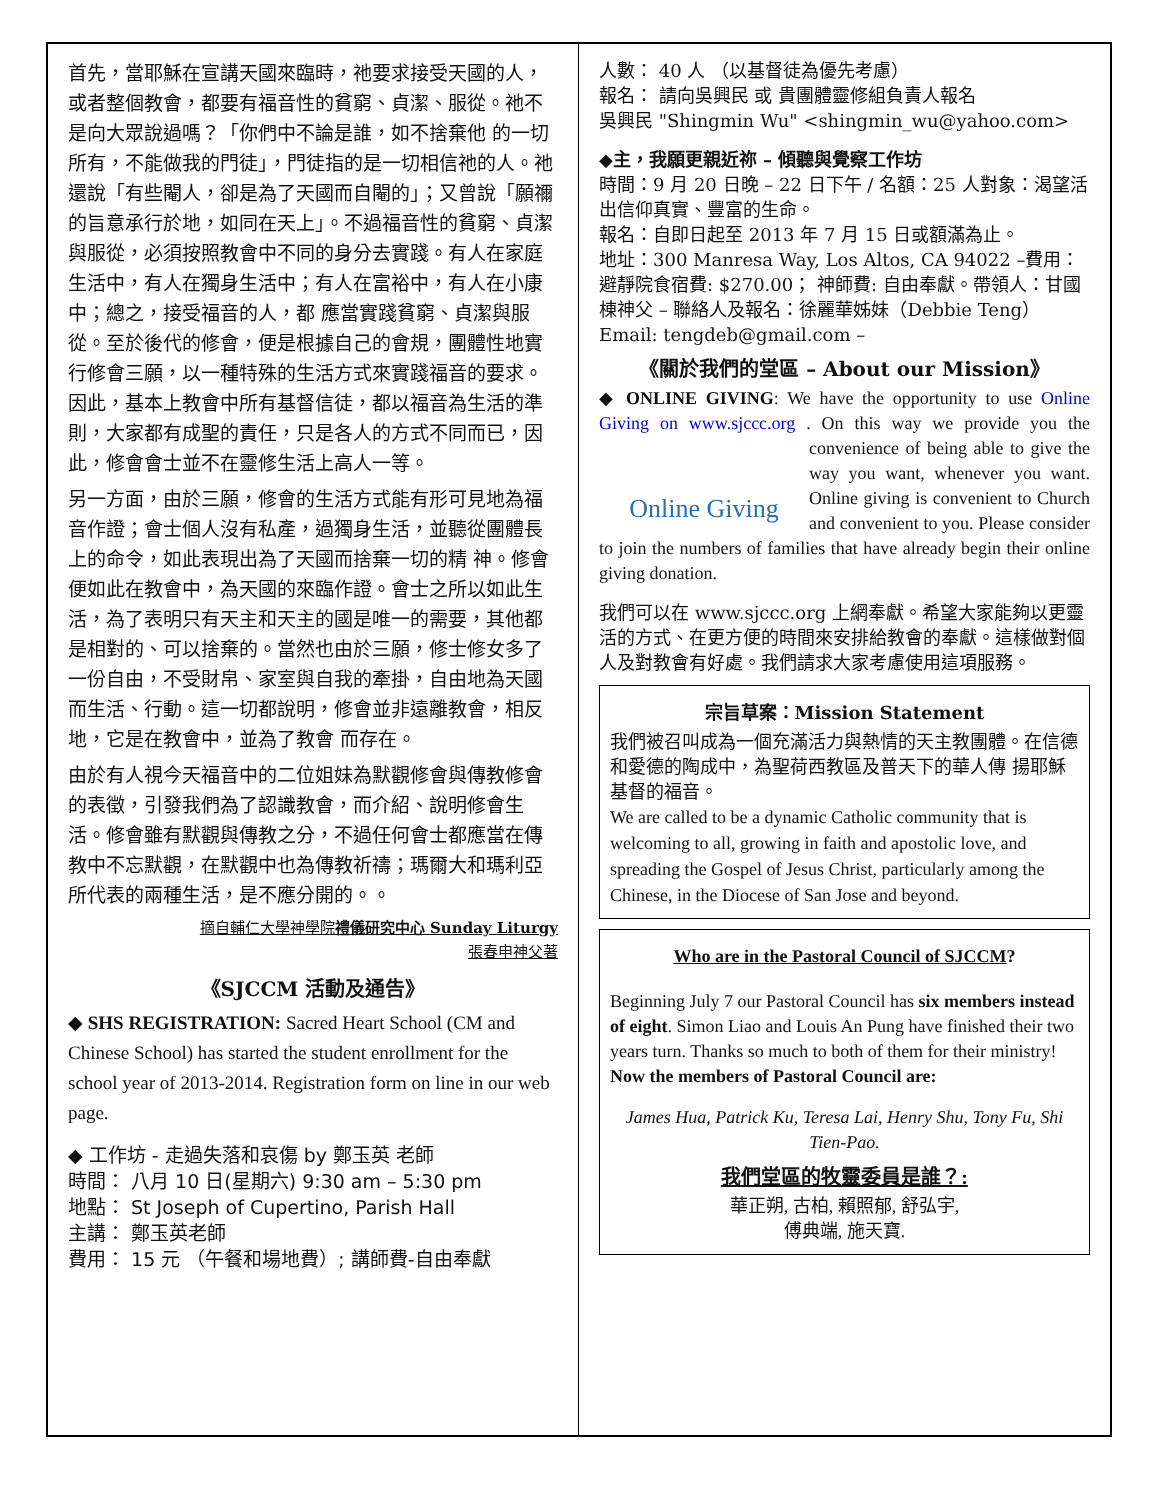首先，當耶穌在宣講天國來臨時，祂要求接受天國的人，或者整個教會，都要有福音性的貧窮、貞潔、服從。祂不是向大眾說過嗎？「你們中不論是誰，如不捨棄他 的一切所有，不能做我的門徒」，門徒指的是一切相信祂的人。祂還說「有些閹人，卻是為了天國而自閹的」；又曾說「願禰的旨意承行於地，如同在天上」。不過福音性的貧窮、貞潔與服從，必須按照教會中不同的身分去實踐。有人在家庭生活中，有人在獨身生活中；有人在富裕中，有人在小康中；總之，接受福音的人，都 應當實踐貧窮、貞潔與服從。至於後代的修會，便是根據自己的會規，團體性地實行修會三願，以一種特殊的生活方式來實踐福音的要求。因此，基本上教會中所有基督信徒，都以福音為生活的準則，大家都有成聖的責任，只是各人的方式不同而已，因此，修會會士並不在靈修生活上高人一等。
另一方面，由於三願，修會的生活方式能有形可見地為福音作證；會士個人沒有私產，過獨身生活，並聽從團體長上的命令，如此表現出為了天國而捨棄一切的精 神。修會便如此在教會中，為天國的來臨作證。會士之所以如此生活，為了表明只有天主和天主的國是唯一的需要，其他都是相對的、可以捨棄的。當然也由於三願，修士修女多了一份自由，不受財帛、家室與自我的牽掛，自由地為天國而生活、行動。這一切都說明，修會並非遠離教會，相反地，它是在教會中，並為了教會 而存在。
由於有人視今天福音中的二位姐妹為默觀修會與傳教修會的表徵，引發我們為了認識教會，而介紹、說明修會生活。修會雖有默觀與傳教之分，不過任何會士都應當在傳教中不忘默觀，在默觀中也為傳教祈禱；瑪爾大和瑪利亞所代表的兩種生活，是不應分開的。。
摘自輔仁大學神學院禮儀研究中心 Sunday Liturgy
張春申神父著
《SJCCM 活動及通告》
◆ SHS REGISTRATION: Sacred Heart School (CM and Chinese School) has started the student enrollment for the school year of 2013-2014. Registration form on line in our web page.
◆ 工作坊 - 走過失落和哀傷 by 鄭玉英 老師
時間： 八月 10 日(星期六) 9:30 am – 5:30 pm
地點： St Joseph of Cupertino, Parish Hall
主講： 鄭玉英老師
費用： 15 元 （午餐和場地費）; 講師費-自由奉獻
人數： 40 人 （以基督徒為優先考慮）
報名： 請向吳興民 或 貴團體靈修組負責人報名
吳興民 "Shingmin Wu" <shingmin_wu@yahoo.com>
◆主，我願更親近祢 – 傾聽與覺察工作坊
時間：9 月 20 日晚 – 22 日下午 / 名額：25 人對象：渴望活出信仰真實、豐富的生命。
報名：自即日起至 2013 年 7 月 15 日或額滿為止。
地址：300 Manresa Way, Los Altos, CA 94022 –費用：避靜院食宿費: $270.00； 神師費: 自由奉獻。帶領人：甘國棟神父 – 聯絡人及報名：徐麗華姊妹（Debbie Teng）Email: tengdeb@gmail.com –
《關於我們的堂區 – About our Mission》
◆ ONLINE GIVING: We have the opportunity to use Online Giving on www.sjccc.org . On this way we Online Giving provide you the convenience of being able to give the way you want, whenever you want. Online giving is convenient to Church and convenient to you. Please consider to join the numbers of families that have already begin their online giving donation.
我們可以在 www.sjccc.org 上網奉獻。希望大家能夠以更靈活的方式、在更方便的時間來安排給教會的奉獻。這樣做對個人及對教會有好處。我們請求大家考慮使用這項服務。
宗旨草案：Mission Statement
我們被召叫成為一個充滿活力與熱情的天主教團體。在信德和愛德的陶成中，為聖荷西教區及普天下的華人傳 揚耶穌基督的福音。
We are called to be a dynamic Catholic community that is welcoming to all, growing in faith and apostolic love, and spreading the Gospel of Jesus Christ, particularly among the Chinese, in the Diocese of San Jose and beyond.
Who are in the Pastoral Council of SJCCM?
Beginning July 7 our Pastoral Council has six members instead of eight. Simon Liao and Louis An Pung have finished their two years turn. Thanks so much to both of them for their ministry! Now the members of Pastoral Council are:
James Hua, Patrick Ku, Teresa Lai, Henry Shu, Tony Fu, Shi Tien-Pao.
我們堂區的牧靈委員是誰？:
華正朔, 古柏, 賴照郁, 舒弘宇,
傅典端, 施天寶.